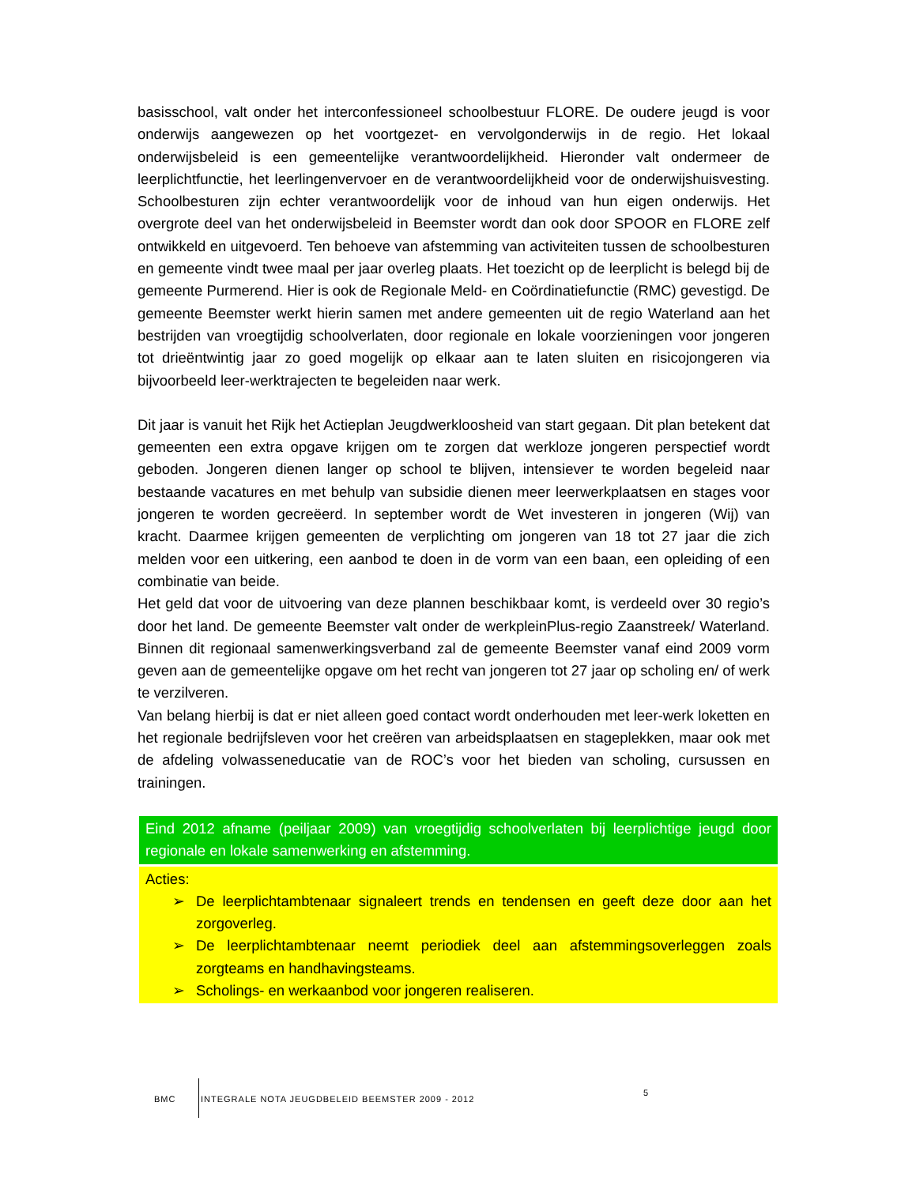basisschool, valt onder het interconfessioneel schoolbestuur FLORE. De oudere jeugd is voor onderwijs aangewezen op het voortgezet- en vervolgonderwijs in de regio. Het lokaal onderwijsbeleid is een gemeentelijke verantwoordelijkheid. Hieronder valt ondermeer de leerplichtfunctie, het leerlingenvervoer en de verantwoordelijkheid voor de onderwijshuisvesting. Schoolbesturen zijn echter verantwoordelijk voor de inhoud van hun eigen onderwijs. Het overgrote deel van het onderwijsbeleid in Beemster wordt dan ook door SPOOR en FLORE zelf ontwikkeld en uitgevoerd. Ten behoeve van afstemming van activiteiten tussen de schoolbesturen en gemeente vindt twee maal per jaar overleg plaats. Het toezicht op de leerplicht is belegd bij de gemeente Purmerend. Hier is ook de Regionale Meld- en Coördinatiefunctie (RMC) gevestigd. De gemeente Beemster werkt hierin samen met andere gemeenten uit de regio Waterland aan het bestrijden van vroegtijdig schoolverlaten, door regionale en lokale voorzieningen voor jongeren tot drieëntwintig jaar zo goed mogelijk op elkaar aan te laten sluiten en risicojongeren via bijvoorbeeld leer-werktrajecten te begeleiden naar werk.
Dit jaar is vanuit het Rijk het Actieplan Jeugdwerkloosheid van start gegaan. Dit plan betekent dat gemeenten een extra opgave krijgen om te zorgen dat werkloze jongeren perspectief wordt geboden. Jongeren dienen langer op school te blijven, intensiever te worden begeleid naar bestaande vacatures en met behulp van subsidie dienen meer leerwerkplaatsen en stages voor jongeren te worden gecreëerd. In september wordt de Wet investeren in jongeren (Wij) van kracht. Daarmee krijgen gemeenten de verplichting om jongeren van 18 tot 27 jaar die zich melden voor een uitkering, een aanbod te doen in de vorm van een baan, een opleiding of een combinatie van beide.
Het geld dat voor de uitvoering van deze plannen beschikbaar komt, is verdeeld over 30 regio’s door het land. De gemeente Beemster valt onder de werkpleinPlus-regio Zaanstreek/ Waterland. Binnen dit regionaal samenwerkingsverband zal de gemeente Beemster vanaf eind 2009 vorm geven aan de gemeentelijke opgave om het recht van jongeren tot 27 jaar op scholing en/ of werk te verzilveren.
Van belang hierbij is dat er niet alleen goed contact wordt onderhouden met leer-werk loketten en het regionale bedrijfsleven voor het creëren van arbeidsplaatsen en stageplekken, maar ook met de afdeling volwasseneducatie van de ROC’s voor het bieden van scholing, cursussen en trainingen.
Eind 2012 afname (peiljaar 2009) van vroegtijdig schoolverlaten bij leerplichtige jeugd door regionale en lokale samenwerking en afstemming.
Acties:
➢ De leerplichtambtenaar signaleert trends en tendensen en geeft deze door aan het zorgoverleg.
➢ De leerplichtambtenaar neemt periodiek deel aan afstemmingsoverleggen zoals zorgteams en handhavingsteams.
➢ Scholings- en werkaanbod voor jongeren realiseren.
BMC INTEGRALE NOTA JEUGDBELEID BEEMSTER 2009 - 2012 5